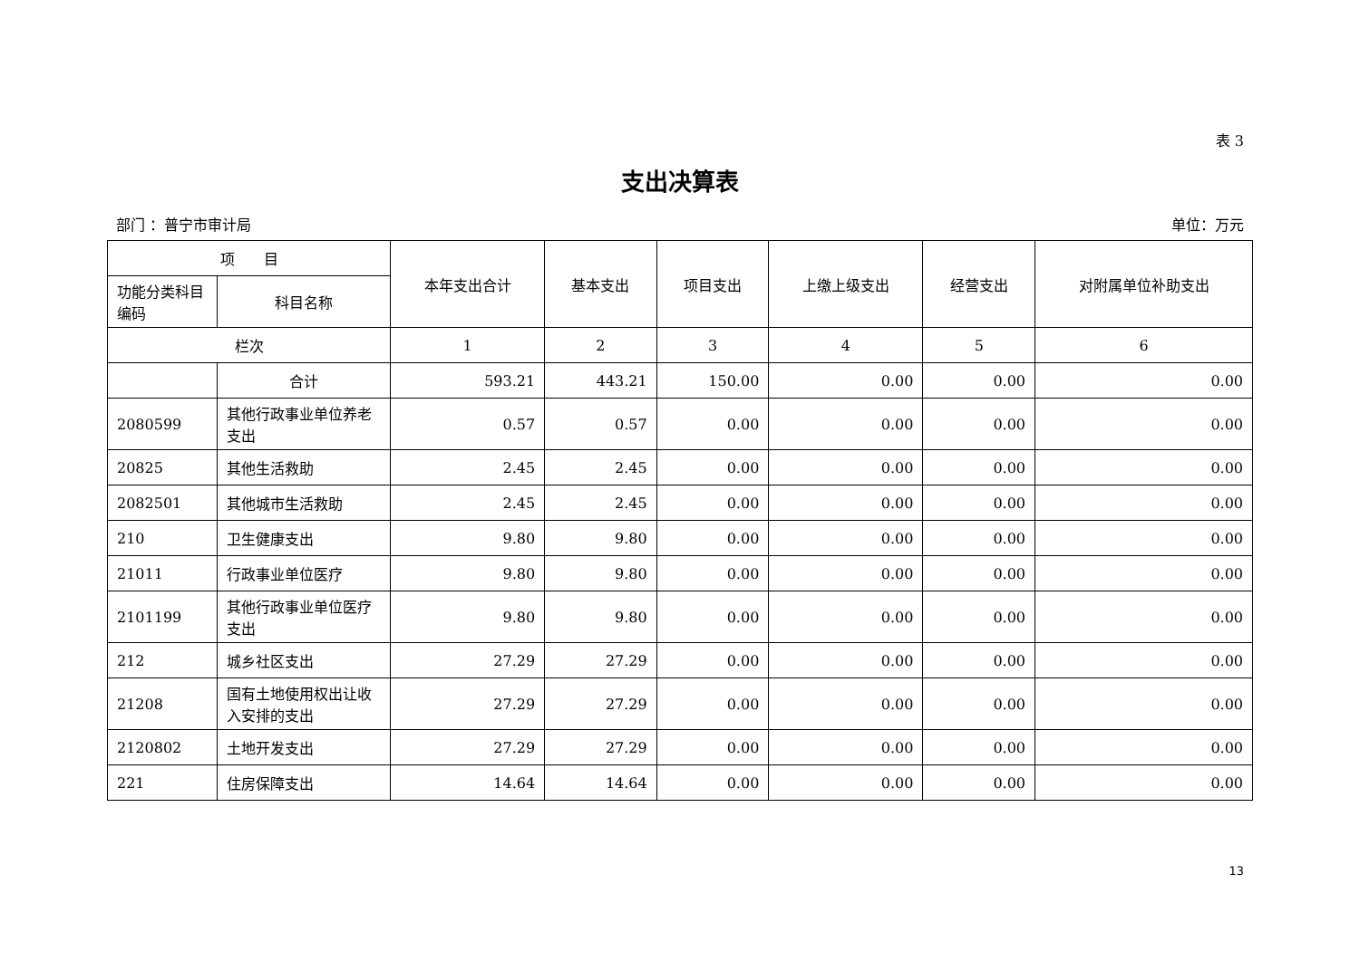表 3
支出决算表
部门 ：普宁市审计局 单位：万元
| 项 目 | | 本年支出合计 | 基本支出 | 项目支出 | 上缴上级支出 | 经营支出 | 对附属单位补助支出 |
| --- | --- | --- | --- | --- | --- | --- | --- |
| 功能分类科目编码 | 科目名称 | | | | | | |
| 栏次 | | 1 | 2 | 3 | 4 | 5 | 6 |
| | 合计 | 593.21 | 443.21 | 150.00 | 0.00 | 0.00 | 0.00 |
| 2080599 | 其他行政事业单位养老支出 | 0.57 | 0.57 | 0.00 | 0.00 | 0.00 | 0.00 |
| 20825 | 其他生活救助 | 2.45 | 2.45 | 0.00 | 0.00 | 0.00 | 0.00 |
| 2082501 | 其他城市生活救助 | 2.45 | 2.45 | 0.00 | 0.00 | 0.00 | 0.00 |
| 210 | 卫生健康支出 | 9.80 | 9.80 | 0.00 | 0.00 | 0.00 | 0.00 |
| 21011 | 行政事业单位医疗 | 9.80 | 9.80 | 0.00 | 0.00 | 0.00 | 0.00 |
| 2101199 | 其他行政事业单位医疗支出 | 9.80 | 9.80 | 0.00 | 0.00 | 0.00 | 0.00 |
| 212 | 城乡社区支出 | 27.29 | 27.29 | 0.00 | 0.00 | 0.00 | 0.00 |
| 21208 | 国有土地使用权出让收入安排的支出 | 27.29 | 27.29 | 0.00 | 0.00 | 0.00 | 0.00 |
| 2120802 | 土地开发支出 | 27.29 | 27.29 | 0.00 | 0.00 | 0.00 | 0.00 |
| 221 | 住房保障支出 | 14.64 | 14.64 | 0.00 | 0.00 | 0.00 | 0.00 |
13